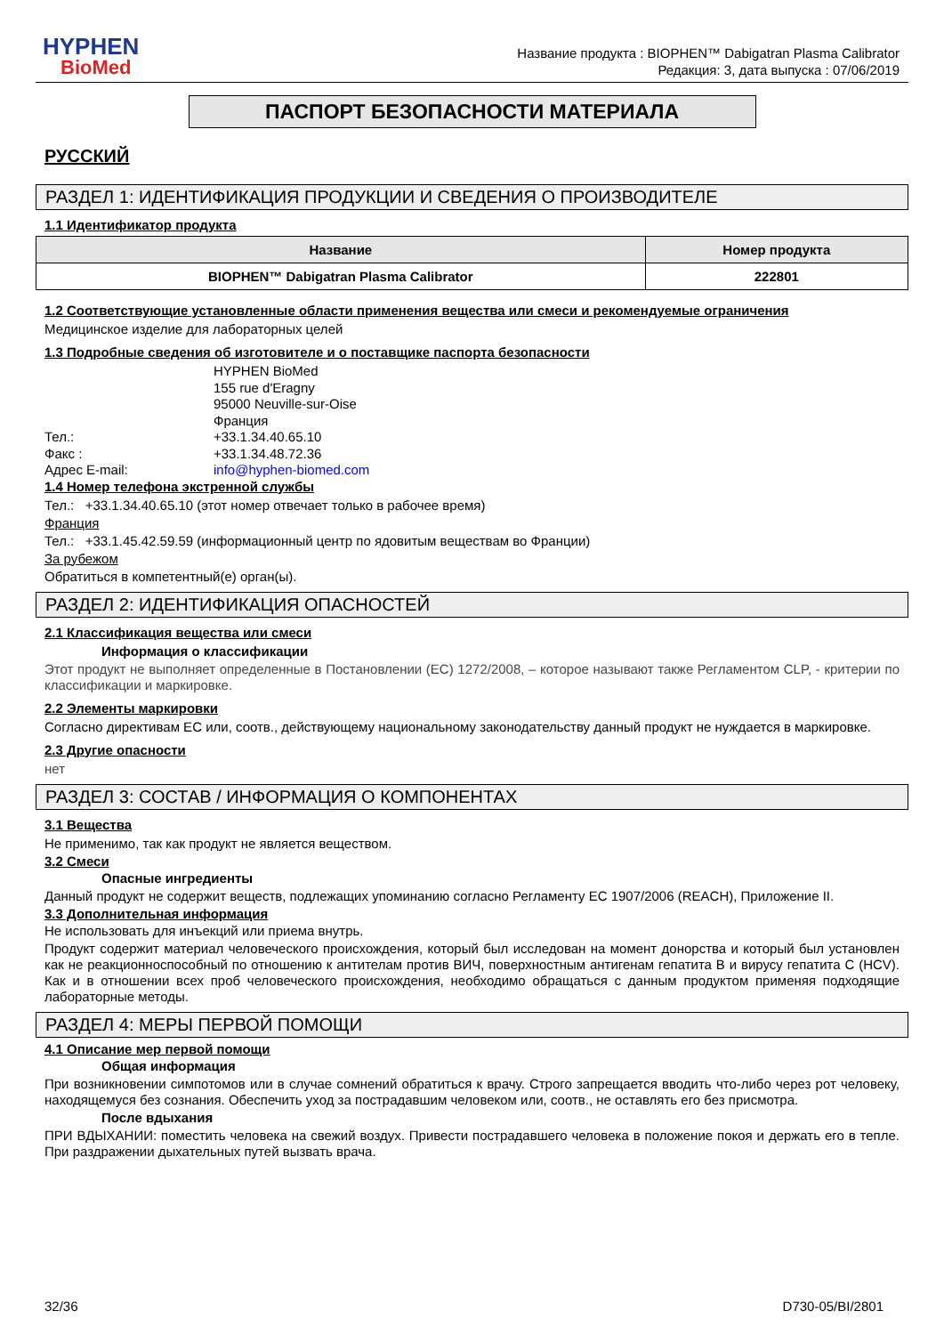HYPHEN
BioMed
Название продукта : BIOPHEN™ Dabigatran Plasma Calibrator
Редакция: 3, дата выпуска : 07/06/2019
ПАСПОРТ БЕЗОПАСНОСТИ МАТЕРИАЛА
РУССКИЙ
РАЗДЕЛ 1: ИДЕНТИФИКАЦИЯ ПРОДУКЦИИ И СВЕДЕНИЯ О ПРОИЗВОДИТЕЛЕ
1.1 Идентификатор продукта
| Название | Номер продукта |
| --- | --- |
| BIOPHEN™ Dabigatran Plasma Calibrator | 222801 |
1.2 Соответствующие установленные области применения вещества или смеси и рекомендуемые ограничения
Медицинское изделие для лабораторных целей
1.3 Подробные сведения об изготовителе и о поставщике паспорта безопасности
HYPHEN BioMed
155 rue d'Eragny
95000 Neuville-sur-Oise
Франция
Тел.:
+33.1.34.40.65.10
Факс :
+33.1.34.48.72.36
Адрес E-mail:
info@hyphen-biomed.com
1.4 Номер телефона экстренной службы
Тел.: +33.1.34.40.65.10 (этот номер отвечает только в рабочее время)
Франция
Тел.: +33.1.45.42.59.59 (информационный центр по ядовитым веществам во Франции)
За рубежом
Обратиться в компетентный(е) орган(ы).
РАЗДЕЛ 2: ИДЕНТИФИКАЦИЯ ОПАСНОСТЕЙ
2.1 Классификация вещества или смеси
Информация о классификации
Этот продукт не выполняет определенные в Постановлении (ЕС) 1272/2008, – которое называют также Регламентом CLP, - критерии по классификации и маркировке.
2.2 Элементы маркировки
Согласно директивам ЕС или, соотв., действующему национальному законодательству данный продукт не нуждается в маркировке.
2.3 Другие опасности
нет
РАЗДЕЛ 3: СОСТАВ / ИНФОРМАЦИЯ О КОМПОНЕНТАХ
3.1 Вещества
Не применимо, так как продукт не является веществом.
3.2 Смеси
Опасные ингредиенты
Данный продукт не содержит веществ, подлежащих упоминанию согласно Регламенту ЕС 1907/2006 (REACH), Приложение II.
3.3 Дополнительная информация
Не использовать для инъекций или приема внутрь.
Продукт содержит материал человеческого происхождения, который был исследован на момент донорства и который был установлен как не реакционноспособный по отношению к антителам против ВИЧ, поверхностным антигенам гепатита В и вирусу гепатита С (HCV). Как и в отношении всех проб человеческого происхождения, необходимо обращаться с данным продуктом применяя подходящие лабораторные методы.
РАЗДЕЛ 4: МЕРЫ ПЕРВОЙ ПОМОЩИ
4.1 Описание мер первой помощи
Общая информация
При возникновении симпотомов или в случае сомнений обратиться к врачу. Строго запрещается вводить что-либо через рот человеку, находящемуся без сознания. Обеспечить уход за пострадавшим человеком или, соотв., не оставлять его без присмотра.
После вдыхания
ПРИ ВДЫХАНИИ: поместить человека на свежий воздух. Привести пострадавшего человека в положение покоя и держать его в тепле. При раздражении дыхательных путей вызвать врача.
32/36 D730-05/BI/2801